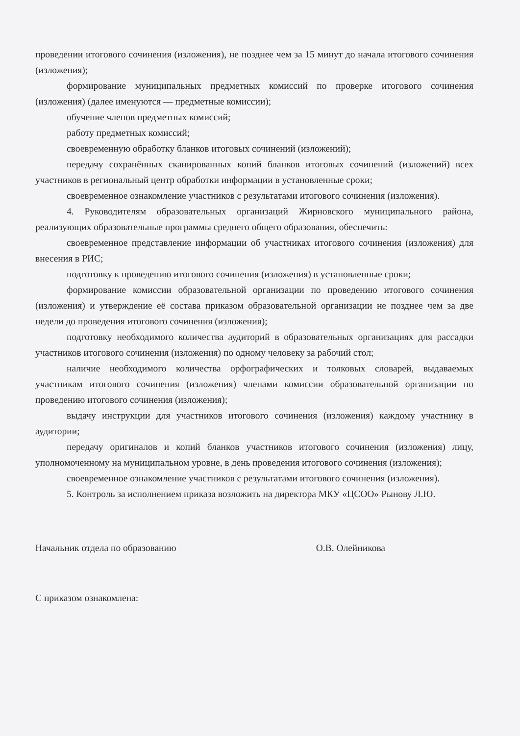проведении итогового сочинения (изложения), не позднее чем за 15 минут до начала итогового сочинения (изложения);
формирование муниципальных предметных комиссий по проверке итогового сочинения (изложения) (далее именуются — предметные комиссии);
обучение членов предметных комиссий;
работу предметных комиссий;
своевременную обработку бланков итоговых сочинений (изложений);
передачу сохранённых сканированных копий бланков итоговых сочинений (изложений) всех участников в региональный центр обработки информации в установленные сроки;
своевременное ознакомление участников с результатами итогового сочинения (изложения).
4. Руководителям образовательных организаций Жирновского муниципального района, реализующих образовательные программы среднего общего образования, обеспечить:
своевременное представление информации об участниках итогового сочинения (изложения) для внесения в РИС;
подготовку к проведению итогового сочинения (изложения) в установленные сроки;
формирование комиссии образовательной организации по проведению итогового сочинения (изложения) и утверждение её состава приказом образовательной организации не позднее чем за две недели до проведения итогового сочинения (изложения);
подготовку необходимого количества аудиторий в образовательных организациях для рассадки участников итогового сочинения (изложения) по одному человеку за рабочий стол;
наличие необходимого количества орфографических и толковых словарей, выдаваемых участникам итогового сочинения (изложения) членами комиссии образовательной организации по проведению итогового сочинения (изложения);
выдачу инструкции для участников итогового сочинения (изложения) каждому участнику в аудитории;
передачу оригиналов и копий бланков участников итогового сочинения (изложения) лицу, уполномоченному на муниципальном уровне, в день проведения итогового сочинения (изложения);
своевременное ознакомление участников с результатами итогового сочинения (изложения).
5. Контроль за исполнением приказа возложить на директора МКУ «ЦСОО» Рынову Л.Ю.
Начальник отдела по образованию О.В. Олейникова
С приказом ознакомлена: